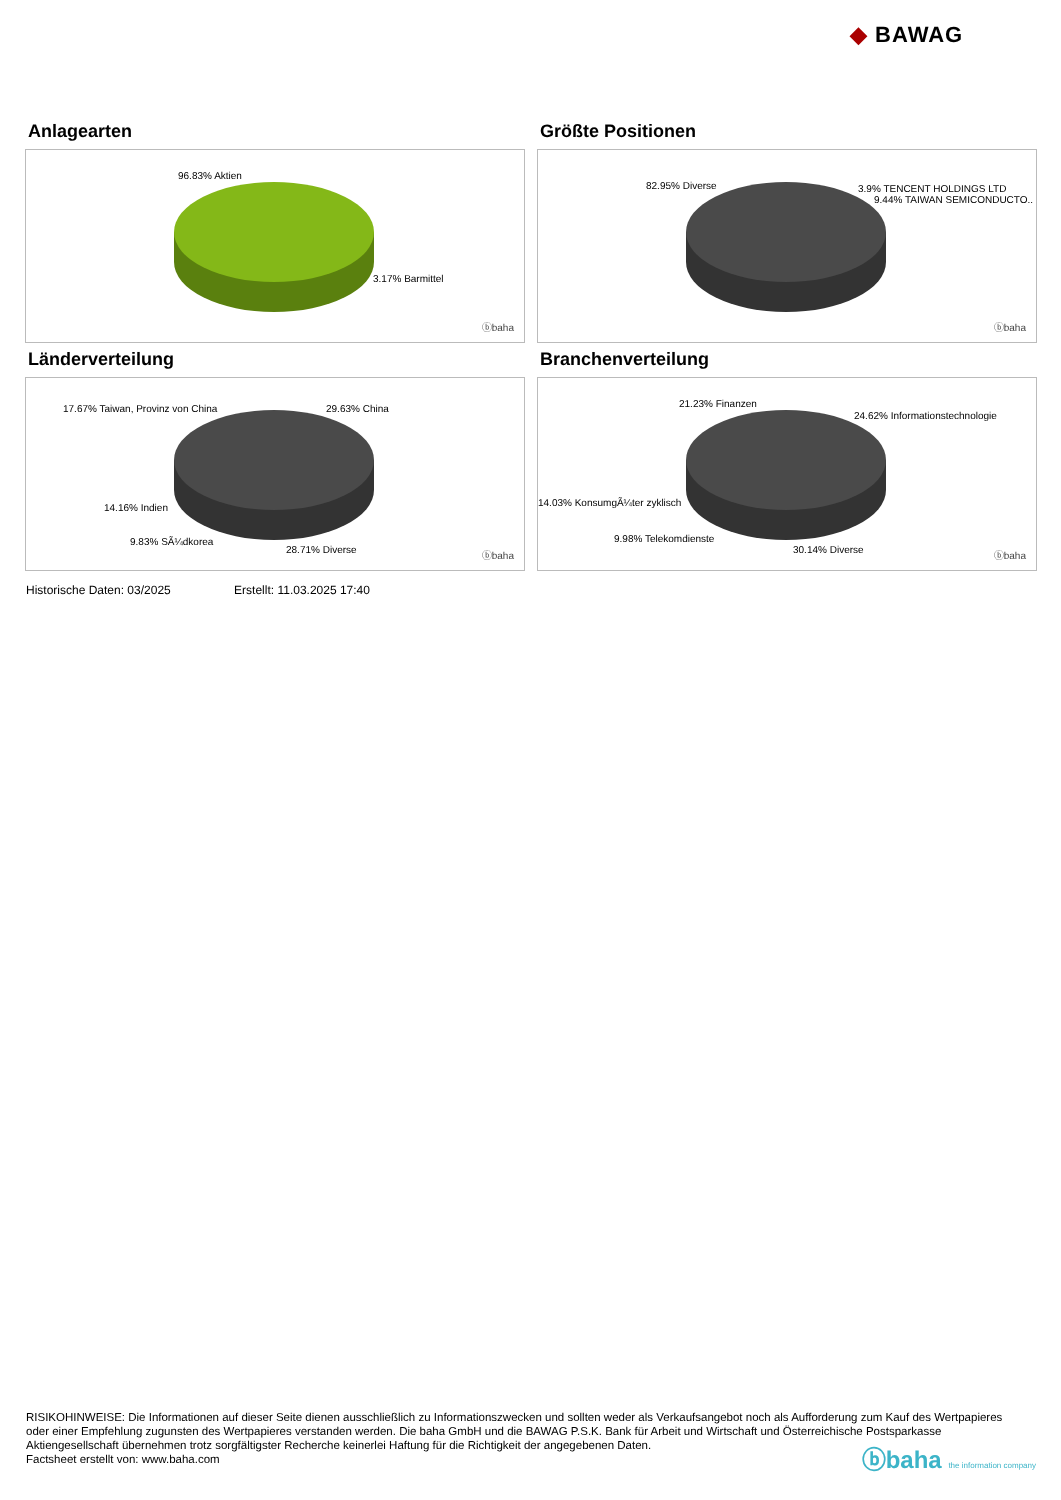◆ BAWAG
Anlagearten
96.83% Aktien
3.17% Barmittel
ⓑbaha
Größte Positionen
82.95% Diverse 3.9% TENCENT HOLDINGS LTD
9.44% TAIWAN SEMICONDUCTO..
ⓑbaha
Länderverteilung
17.67% Taiwan, Provinz von China 29.63% China
14.16% Indien
9.83% SÃ¼dkorea
28.71% Diverse
ⓑbaha
Branchenverteilung
21.23% Finanzen
24.62% Informationstechnologie
14.03% KonsumgÃ¼ter zyklisch
9.98% Telekomdienste
30.14% Diverse
ⓑbaha
Historische Daten: 03/2025 Erstellt: 11.03.2025 17:40
RISIKOHINWEISE: Die Informationen auf dieser Seite dienen ausschließlich zu Informationszwecken und sollten weder als Verkaufsangebot noch als Aufforderung zum Kauf des Wertpapieres oder einer Empfehlung zugunsten des Wertpapieres verstanden werden. Die baha GmbH und die BAWAG P.S.K. Bank für Arbeit und Wirtschaft und Österreichische Postsparkasse Aktiengesellschaft übernehmen trotz sorgfältigster Recherche keinerlei Haftung für die Richtigkeit der angegebenen Daten.
Factsheet erstellt von: www.baha.com
ⓑbaha the information company